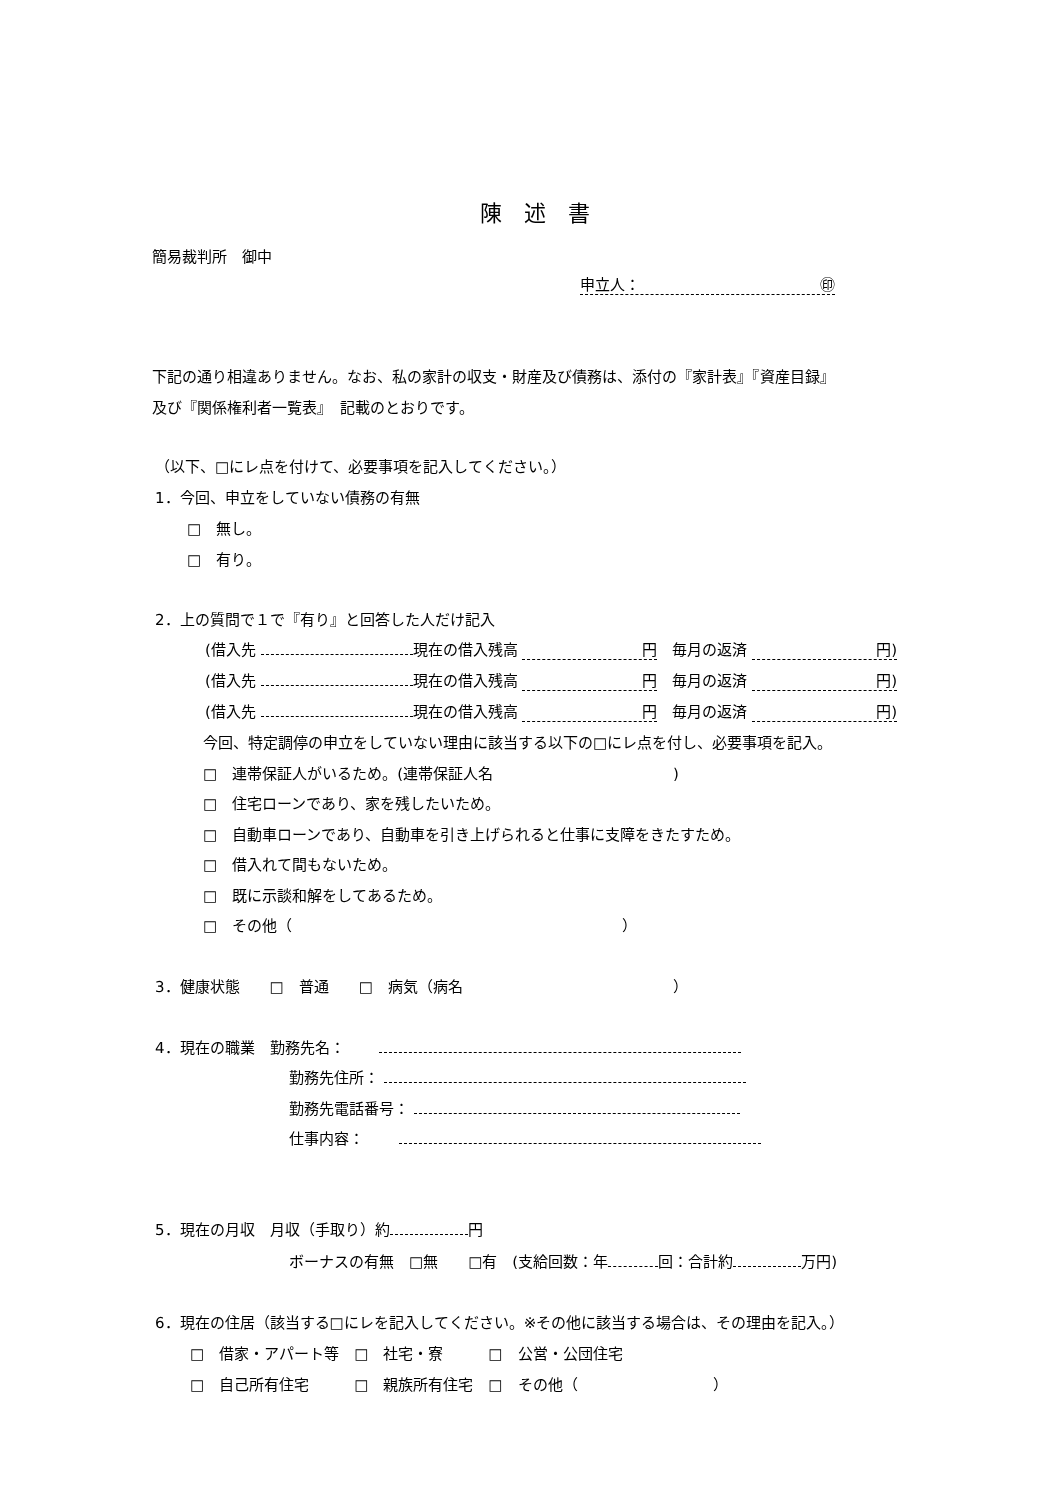陳　述　書
簡易裁判所　御中
申立人：　　　　　　　　　　　　㊞
下記の通り相違ありません。なお、私の家計の収支・財産及び債務は、添付の『家計表』『資産目録』
及び『関係権利者一覧表』　記載のとおりです。
（以下、□にレ点を付けて、必要事項を記入してください。）
1．今回、申立をしていない債務の有無
□　無し。
□　有り。
2．上の質問で１で『有り』と回答した人だけ記入
(借入先 現在の借入残高 円　毎月の返済 円)
(借入先 現在の借入残高 円　毎月の返済 円)
(借入先 現在の借入残高 円　毎月の返済 円)
今回、特定調停の申立をしていない理由に該当する以下の□にレ点を付し、必要事項を記入。
□　連帯保証人がいるため。(連帯保証人名　　　　　　　　　　　　)
□　住宅ローンであり、家を残したいため。
□　自動車ローンであり、自動車を引き上げられると仕事に支障をきたすため。
□　借入れて間もないため。
□　既に示談和解をしてあるため。
□　その他（　　　　　　　　　　　　　　　　　　　　　　）
3．健康状態　　□　普通　　□　病気（病名　　　　　　　　　　　　　　）
4．現在の職業　勤務先名：　　
勤務先住所：
勤務先電話番号：
仕事内容：　　
5．現在の月収　月収（手取り）約 円
ボーナスの有無　□無　　□有　(支給回数：年 回：合計約 万円)
6．現在の住居（該当する□にレを記入してください。※その他に該当する場合は、その理由を記入。）
□　借家・アパート等　□　社宅・寮　　　□　公営・公団住宅
□　自己所有住宅　　　□　親族所有住宅　□　その他（　　　　　　　　　）